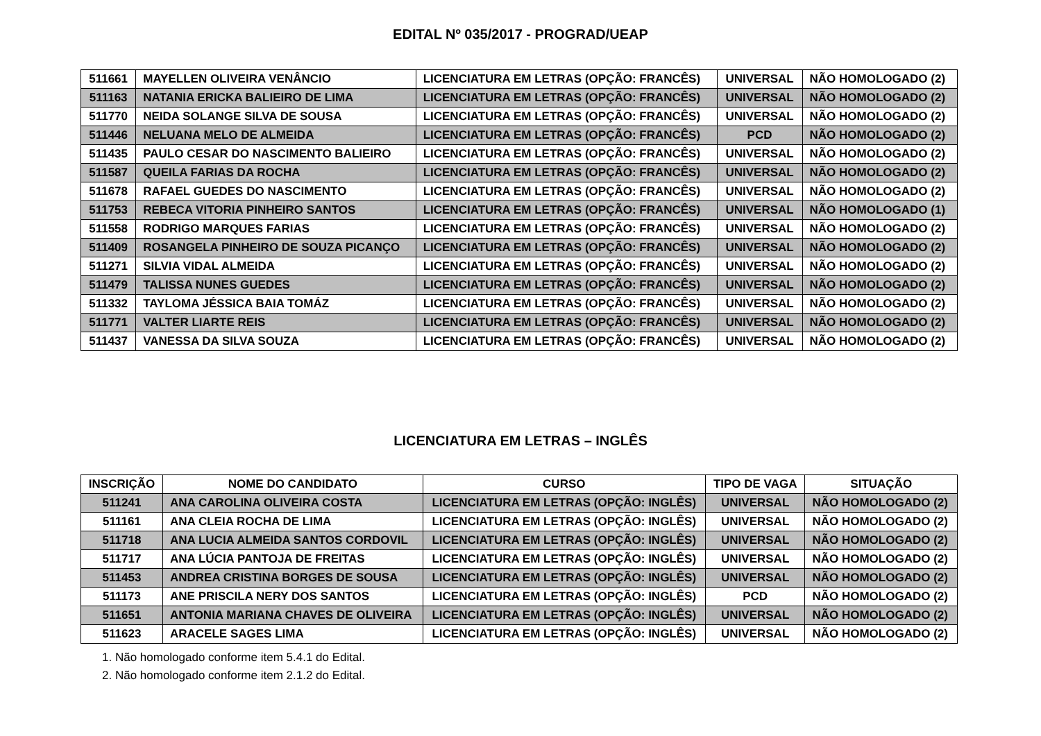EDITAL Nº 035/2017 - PROGRAD/UEAP
| 511661 | MAYELLEN OLIVEIRA VENÂNCIO | LICENCIATURA EM LETRAS (OPÇÃO: FRANCÊS) | UNIVERSAL | NÃO HOMOLOGADO (2) |
| 511163 | NATANIA ERICKA BALIEIRO DE LIMA | LICENCIATURA EM LETRAS (OPÇÃO: FRANCÊS) | UNIVERSAL | NÃO HOMOLOGADO (2) |
| 511770 | NEIDA SOLANGE SILVA DE SOUSA | LICENCIATURA EM LETRAS (OPÇÃO: FRANCÊS) | UNIVERSAL | NÃO HOMOLOGADO (2) |
| 511446 | NELUANA MELO DE ALMEIDA | LICENCIATURA EM LETRAS (OPÇÃO: FRANCÊS) | PCD | NÃO HOMOLOGADO (2) |
| 511435 | PAULO CESAR DO NASCIMENTO BALIEIRO | LICENCIATURA EM LETRAS (OPÇÃO: FRANCÊS) | UNIVERSAL | NÃO HOMOLOGADO (2) |
| 511587 | QUEILA FARIAS DA ROCHA | LICENCIATURA EM LETRAS (OPÇÃO: FRANCÊS) | UNIVERSAL | NÃO HOMOLOGADO (2) |
| 511678 | RAFAEL GUEDES DO NASCIMENTO | LICENCIATURA EM LETRAS (OPÇÃO: FRANCÊS) | UNIVERSAL | NÃO HOMOLOGADO (2) |
| 511753 | REBECA VITORIA PINHEIRO SANTOS | LICENCIATURA EM LETRAS (OPÇÃO: FRANCÊS) | UNIVERSAL | NÃO HOMOLOGADO (1) |
| 511558 | RODRIGO MARQUES FARIAS | LICENCIATURA EM LETRAS (OPÇÃO: FRANCÊS) | UNIVERSAL | NÃO HOMOLOGADO (2) |
| 511409 | ROSANGELA PINHEIRO DE SOUZA PICANÇO | LICENCIATURA EM LETRAS (OPÇÃO: FRANCÊS) | UNIVERSAL | NÃO HOMOLOGADO (2) |
| 511271 | SILVIA VIDAL ALMEIDA | LICENCIATURA EM LETRAS (OPÇÃO: FRANCÊS) | UNIVERSAL | NÃO HOMOLOGADO (2) |
| 511479 | TALISSA NUNES GUEDES | LICENCIATURA EM LETRAS (OPÇÃO: FRANCÊS) | UNIVERSAL | NÃO HOMOLOGADO (2) |
| 511332 | TAYLOMA JÉSSICA BAIA TOMÁZ | LICENCIATURA EM LETRAS (OPÇÃO: FRANCÊS) | UNIVERSAL | NÃO HOMOLOGADO (2) |
| 511771 | VALTER LIARTE REIS | LICENCIATURA EM LETRAS (OPÇÃO: FRANCÊS) | UNIVERSAL | NÃO HOMOLOGADO (2) |
| 511437 | VANESSA DA SILVA SOUZA | LICENCIATURA EM LETRAS (OPÇÃO: FRANCÊS) | UNIVERSAL | NÃO HOMOLOGADO (2) |
LICENCIATURA EM LETRAS – INGLÊS
| INSCRIÇÃO | NOME DO CANDIDATO | CURSO | TIPO DE VAGA | SITUAÇÃO |
| --- | --- | --- | --- | --- |
| 511241 | ANA CAROLINA OLIVEIRA COSTA | LICENCIATURA EM LETRAS (OPÇÃO: INGLÊS) | UNIVERSAL | NÃO HOMOLOGADO (2) |
| 511161 | ANA CLEIA ROCHA DE LIMA | LICENCIATURA EM LETRAS (OPÇÃO: INGLÊS) | UNIVERSAL | NÃO HOMOLOGADO (2) |
| 511718 | ANA LUCIA ALMEIDA SANTOS CORDOVIL | LICENCIATURA EM LETRAS (OPÇÃO: INGLÊS) | UNIVERSAL | NÃO HOMOLOGADO (2) |
| 511717 | ANA LÚCIA PANTOJA DE FREITAS | LICENCIATURA EM LETRAS (OPÇÃO: INGLÊS) | UNIVERSAL | NÃO HOMOLOGADO (2) |
| 511453 | ANDREA CRISTINA BORGES DE SOUSA | LICENCIATURA EM LETRAS (OPÇÃO: INGLÊS) | UNIVERSAL | NÃO HOMOLOGADO (2) |
| 511173 | ANE PRISCILA NERY DOS SANTOS | LICENCIATURA EM LETRAS (OPÇÃO: INGLÊS) | PCD | NÃO HOMOLOGADO (2) |
| 511651 | ANTONIA MARIANA CHAVES DE OLIVEIRA | LICENCIATURA EM LETRAS (OPÇÃO: INGLÊS) | UNIVERSAL | NÃO HOMOLOGADO (2) |
| 511623 | ARACELE SAGES LIMA | LICENCIATURA EM LETRAS (OPÇÃO: INGLÊS) | UNIVERSAL | NÃO HOMOLOGADO (2) |
1. Não homologado conforme item 5.4.1 do Edital.
2. Não homologado conforme item 2.1.2 do Edital.